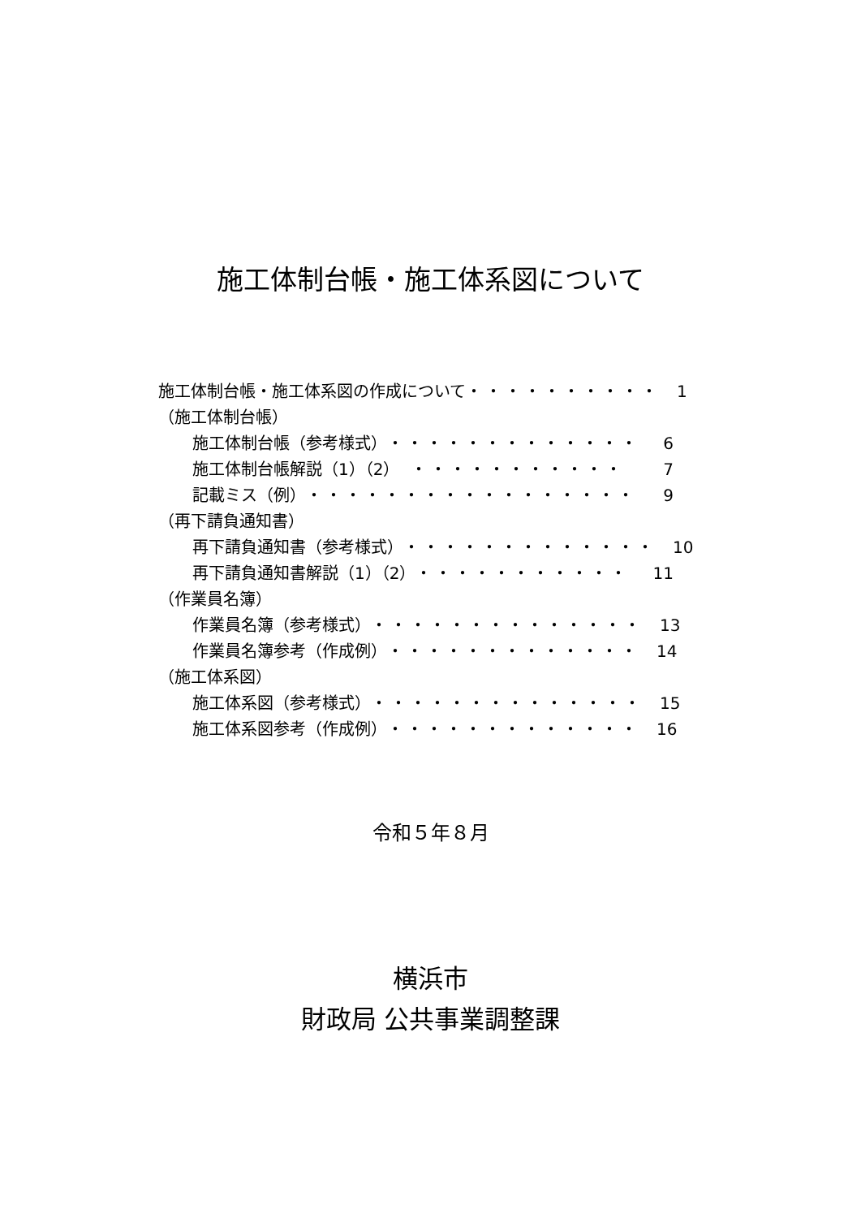施工体制台帳・施工体系図について
施工体制台帳・施工体系図の作成について ・・・・・・・・・・ 1
（施工体制台帳）
施工体制台帳（参考様式） ・・・・・・・・・・・・・ 6
施工体制台帳解説（1）（2） ・・・・・・・・・・・ 7
記載ミス（例） ・・・・・・・・・・・・・・・・・ 9
（再下請負通知書）
再下請負通知書（参考様式） ・・・・・・・・・・・・・ 10
再下請負通知書解説（1）（2） ・・・・・・・・・・・ 11
（作業員名簿）
作業員名簿（参考様式） ・・・・・・・・・・・・・・ 13
作業員名簿参考（作成例） ・・・・・・・・・・・・・ 14
（施工体系図）
施工体系図（参考様式） ・・・・・・・・・・・・・・ 15
施工体系図参考（作成例） ・・・・・・・・・・・・・ 16
令和５年８月
横浜市
財政局 公共事業調整課